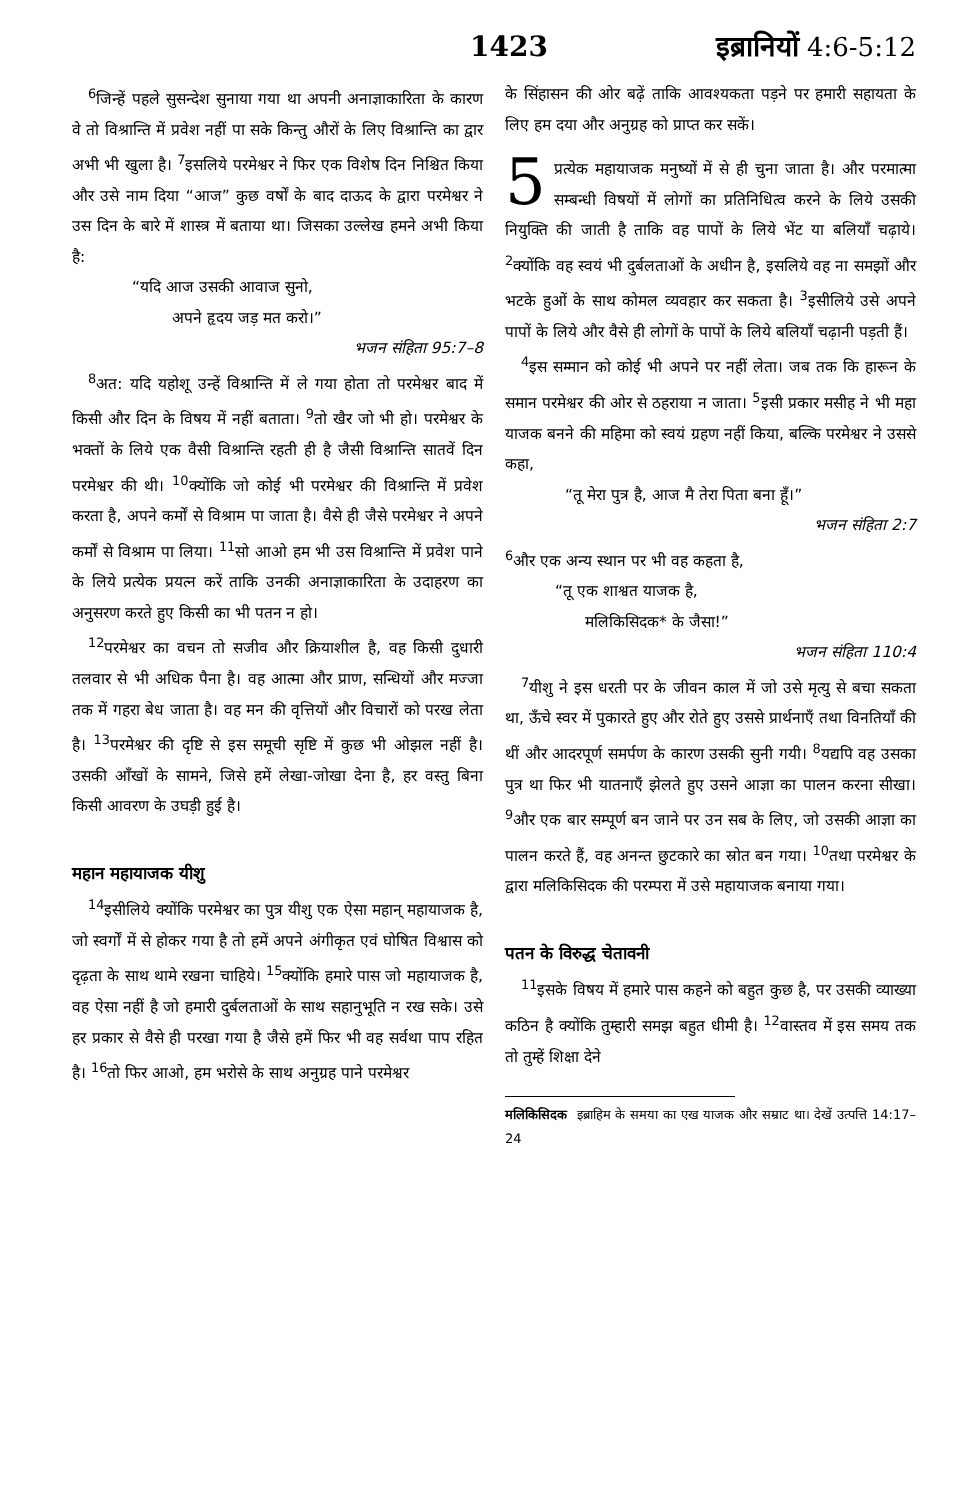1423 इब्रानियों 4:6-5:12
<sup>6</sup> जिन्हें पहले सुसन्देश सुनाया गया था अपनी अनाज्ञाकारिता के कारण वे तो विश्रान्ति में प्रवेश नहीं पा सके किन्तु औरों के लिए विश्रान्ति का द्वार अभी भी खुला है। <sup>7</sup>इसलिये परमेश्वर ने फिर एक विशेष दिन निश्चित किया और उसे नाम दिया “आज” कुछ वर्षों के बाद दाऊद के द्वारा परमेश्वर ने उस दिन के बारे में शास्त्र में बताया था। जिसका उल्लेख हमने अभी किया है:
“यदि आज उसकी आवाज सुनो,
अपने हृदय जड़ मत करो।”
भजन संहिता 95:7–8
<sup>8</sup> अत: यदि यहोशू उन्हें विश्रान्ति में ले गया होता तो परमेश्वर बाद में किसी और दिन के विषय में नहीं बताता। <sup>9</sup>तो खैर जो भी हो। परमेश्वर के भक्तों के लिये एक वैसी विश्रान्ति रहती ही है जैसी विश्रान्ति सातवें दिन परमेश्वर की थी। <sup>10</sup>क्योंकि जो कोई भी परमेश्वर की विश्रान्ति में प्रवेश करता है, अपने कर्मों से विश्राम पा जाता है। वैसे ही जैसे परमेश्वर ने अपने कर्मों से विश्राम पा लिया। <sup>11</sup>सो आओ हम भी उस विश्रान्ति में प्रवेश पाने के लिये प्रत्येक प्रयत्न करें ताकि उनकी अनाज्ञाकारिता के उदाहरण का अनुसरण करते हुए किसी का भी पतन न हो।
<sup>12</sup> परमेश्वर का वचन तो सजीव और क्रियाशील है, वह किसी दुधारी तलवार से भी अधिक पैना है। वह आत्मा और प्राण, सन्धियों और मज्जा तक में गहरा बेध जाता है। वह मन की वृत्तियों और विचारों को परख लेता है। <sup>13</sup>परमेश्वर की दृष्टि से इस समूची सृष्टि में कुछ भी ओझल नहीं है। उसकी आँखों के सामने, जिसे हमें लेखा-जोखा देना है, हर वस्तु बिना किसी आवरण के उघड़ी हुई है।
महान महायाजक यीशु
<sup>14</sup> इसीलिये क्योंकि परमेश्वर का पुत्र यीशु एक ऐसा महान् महायाजक है, जो स्वर्गों में से होकर गया है तो हमें अपने अंगीकृत एवं घोषित विश्वास को दृढ़ता के साथ थामे रखना चाहिये। <sup>15</sup>क्योंकि हमारे पास जो महायाजक है, वह ऐसा नहीं है जो हमारी दुर्बलताओं के साथ सहानुभूति न रख सके। उसे हर प्रकार से वैसे ही परखा गया है जैसे हमें फिर भी वह सर्वथा पाप रहित है। <sup>16</sup>तो फिर आओ, हम भरोसे के साथ अनुग्रह पाने परमेश्वर
के सिंहासन की ओर बढ़ें ताकि आवश्यकता पड़ने पर हमारी सहायता के लिए हम दया और अनुग्रह को प्राप्त कर सकें।
5 प्रत्येक महायाजक मनुष्यों में से ही चुना जाता है। और परमात्मा सम्बन्धी विषयों में लोगों का प्रतिनिधित्व करने के लिये उसकी नियुक्ति की जाती है ताकि वह पापों के लिये भेंट या बलियाँ चढ़ाये। <sup>2</sup>क्योंकि वह स्वयं भी दुर्बलताओं के अधीन है, इसलिये वह ना समझों और भटके हुओं के साथ कोमल व्यवहार कर सकता है। <sup>3</sup>इसीलिये उसे अपने पापों के लिये और वैसे ही लोगों के पापों के लिये बलियाँ चढ़ानी पड़ती हैं।
<sup>4</sup> इस सम्मान को कोई भी अपने पर नहीं लेता। जब तक कि हारून के समान परमेश्वर की ओर से ठहराया न जाता। <sup>5</sup>इसी प्रकार मसीह ने भी महा याजक बनने की महिमा को स्वयं ग्रहण नहीं किया, बल्कि परमेश्वर ने उससे कहा,
“तू मेरा पुत्र है, आज मै तेरा पिता बना हूँ।”
भजन संहिता 2:7
<sup>6</sup> और एक अन्य स्थान पर भी वह कहता है,
“तू एक शाश्वत याजक है,
मलिकिसिदक* के जैसा!”
भजन संहिता 110:4
<sup>7</sup> यीशु ने इस धरती पर के जीवन काल में जो उसे मृत्यु से बचा सकता था, ऊँचे स्वर में पुकारते हुए और रोते हुए उससे प्रार्थनाएँ तथा विनतियाँ की थीं और आदरपूर्ण समर्पण के कारण उसकी सुनी गयी। <sup>8</sup>यद्यपि वह उसका पुत्र था फिर भी यातनाएँ झेलते हुए उसने आज्ञा का पालन करना सीखा। <sup>9</sup>और एक बार सम्पूर्ण बन जाने पर उन सब के लिए, जो उसकी आज्ञा का पालन करते हैं, वह अनन्त छुटकारे का स्रोत बन गया। <sup>10</sup>तथा परमेश्वर के द्वारा मलिकिसिदक की परम्परा में उसे महायाजक बनाया गया।
पतन के विरुद्ध चेतावनी
<sup>11</sup> इसके विषय में हमारे पास कहने को बहुत कुछ है, पर उसकी व्याख्या कठिन है क्योंकि तुम्हारी समझ बहुत धीमी है। <sup>12</sup>वास्तव में इस समय तक तो तुम्हें शिक्षा देने
मलिकिसिदक इब्राहिम के समया का एख याजक और सम्राट था। देखें उत्पत्ति 14:17–24